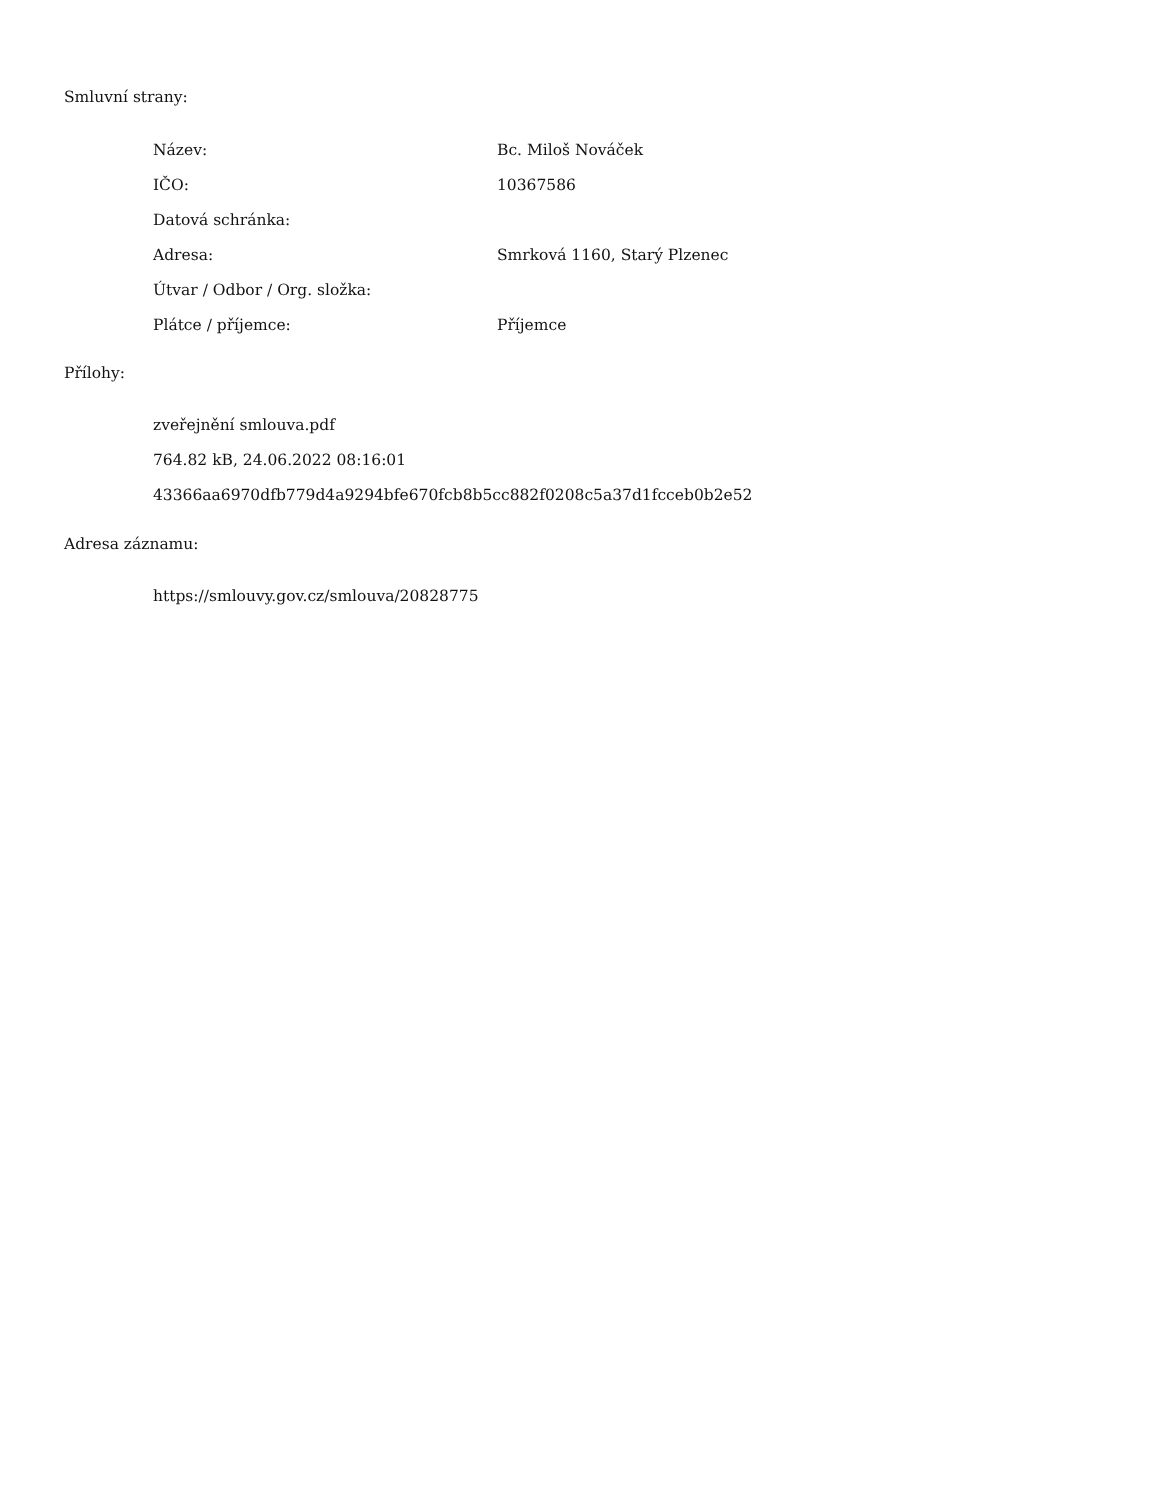Smluvní strany:
| Název: | Bc. Miloš Nováček |
| IČO: | 10367586 |
| Datová schránka: | |
| Adresa: | Smrková 1160, Starý Plzenec |
| Útvar / Odbor / Org. složka: | |
| Plátce / příjemce: | Příjemce |
Přílohy:
zveřejnění smlouva.pdf
764.82 kB, 24.06.2022 08:16:01
43366aa6970dfb779d4a9294bfe670fcb8b5cc882f0208c5a37d1fcceb0b2e52
Adresa záznamu:
https://smlouvy.gov.cz/smlouva/20828775